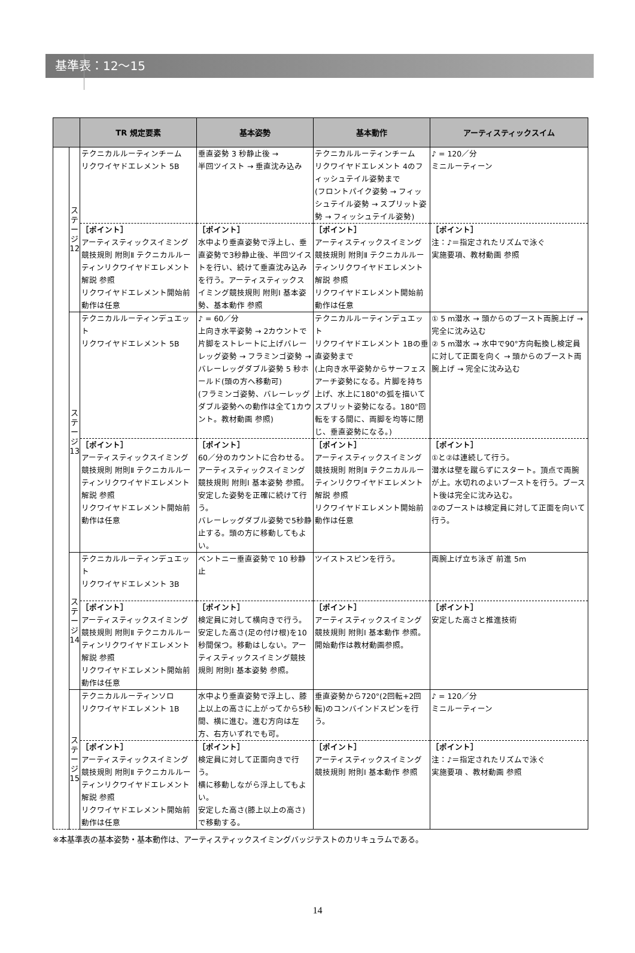基準表：12～15
| | | TR 規定要素 | 基本姿勢 | 基本動作 | アーティスティックスイム |
| --- | --- | --- | --- | --- | --- |
| | ス テ ー ジ 12 | テクニカルルーティンチーム リクワイヤドエレメント 5B | 垂直姿勢 3 秒静止後 → 半回ツイスト → 垂直沈み込み | テクニカルルーティンチーム リクワイヤドエレメント 4のフィッシュテイル姿勢まで (フロントパイク姿勢 → フィッシュテイル姿勢 → スプリット姿勢 → フィッシュテイル姿勢) | ♪ = 120／分 ミニルーティーン |
| | | ［ポイント］ アーティスティックスイミング競技規則 附則Ⅱ テクニカルルーティンリクワイヤドエレメント解説 参照 リクワイヤドエレメント開始前動作は任意 | ［ポイント］ 水中より垂直姿勢で浮上し、垂直姿勢で3秒静止後、半回ツイストを行い、続けて垂直沈み込みを行う。アーティスティックスイミング競技規則 附則Ⅰ 基本姿勢、基本動作 参照 | ［ポイント］ アーティスティックスイミング競技規則 附則Ⅱ テクニカルルーティンリクワイヤドエレメント解説 参照 リクワイヤドエレメント開始前動作は任意 | ［ポイント］ 注：♪＝指定されたリズムで泳ぐ 実施要項、教材動画 参照 |
| | ス テ ー ジ 13 | テクニカルルーティンデュエット リクワイヤドエレメント 5B | ♪ = 60／分 上向き水平姿勢 → 2カウントで片脚をストレートに上げバレーレッグ姿勢 → フラミンゴ姿勢 →バレーレッグダブル姿勢 5 秒ホールド(頭の方へ移動可) (フラミンゴ姿勢、バレーレッグダブル姿勢への動作は全て1カウント。教材動画 参照) | テクニカルルーティンデュエット リクワイヤドエレメント 1Bの垂直姿勢まで (上向き水平姿勢からサーフェスアーチ姿勢になる。片脚を持ち上げ、水上に180°の弧を描いてスプリット姿勢になる。180°回転をする間に、両脚を均等に閉じ、垂直姿勢になる。) | ① 5 m潜水 → 頭からのブースト両腕上げ → 完全に沈み込む ② 5 m潜水 → 水中で90°方向転換し検定員に対して正面を向く → 頭からのブースト両腕上げ → 完全に沈み込む |
| | | ［ポイント］ アーティスティックスイミング競技規則 附則Ⅱ テクニカルルーティンリクワイヤドエレメント解説 参照 リクワイヤドエレメント開始前動作は任意 | ［ポイント］ 60／分のカウントに合わせる。アーティスティックスイミング競技規則 附則Ⅰ 基本姿勢 参照。安定した姿勢を正確に続けて行う。 バレーレッグダブル姿勢で5秒静止する。頭の方に移動してもよい。 | ［ポイント］ アーティスティックスイミング競技規則 附則Ⅱ テクニカルルーティンリクワイヤドエレメント解説 参照 リクワイヤドエレメント開始前動作は任意 | ［ポイント］ ①と②は連続して行う。 潜水は壁を蹴らずにスタート。頂点で両腕が上。水切れのよいブーストを行う。ブースト後は完全に沈み込む。 ②のブーストは検定員に対して正面を向いて行う。 |
| | ス テ ー ジ 14 | テクニカルルーティンデュエット リクワイヤドエレメント 3B | ベントニー垂直姿勢で 10 秒静止 | ツイストスピンを行う。 | 両腕上げ立ち泳ぎ 前進 5m |
| | | ［ポイント］ アーティスティックスイミング競技規則 附則Ⅱ テクニカルルーティンリクワイヤドエレメント解説 参照 リクワイヤドエレメント開始前動作は任意 | ［ポイント］ 検定員に対して横向きで行う。 安定した高さ(足の付け根)を10秒間保つ。移動はしない。アーティスティックスイミング競技規則 附則Ⅰ 基本姿勢 参照。 | ［ポイント］ アーティスティックスイミング競技規則 附則Ⅰ 基本動作 参照。 開始動作は教材動画参照。 | ［ポイント］ 安定した高さと推進技術 |
| | ス テ ー ジ 15 | テクニカルルーティンソロ リクワイヤドエレメント 1B | 水中より垂直姿勢で浮上し、膝上以上の高さに上がってから5秒間、横に進む。進む方向は左方、右方いずれでも可。 | 垂直姿勢から720°(2回転+2回転)のコンバインドスピンを行う。 | ♪ = 120／分 ミニルーティーン |
| | | ［ポイント］ アーティスティックスイミング競技規則 附則Ⅱ テクニカルルーティンリクワイヤドエレメント解説 参照 リクワイヤドエレメント開始前動作は任意 | ［ポイント］ 検定員に対して正面向きで行う。 横に移動しながら浮上してもよい。 安定した高さ(膝上以上の高さ)で移動する。 | ［ポイント］ アーティスティックスイミング競技規則 附則Ⅰ 基本動作 参照 | ［ポイント］ 注：♪＝指定されたリズムで泳ぐ 実施要項 、教材動画 参照 |
※本基準表の基本姿勢・基本動作は、アーティスティックスイミングバッジテストのカリキュラムである。
14